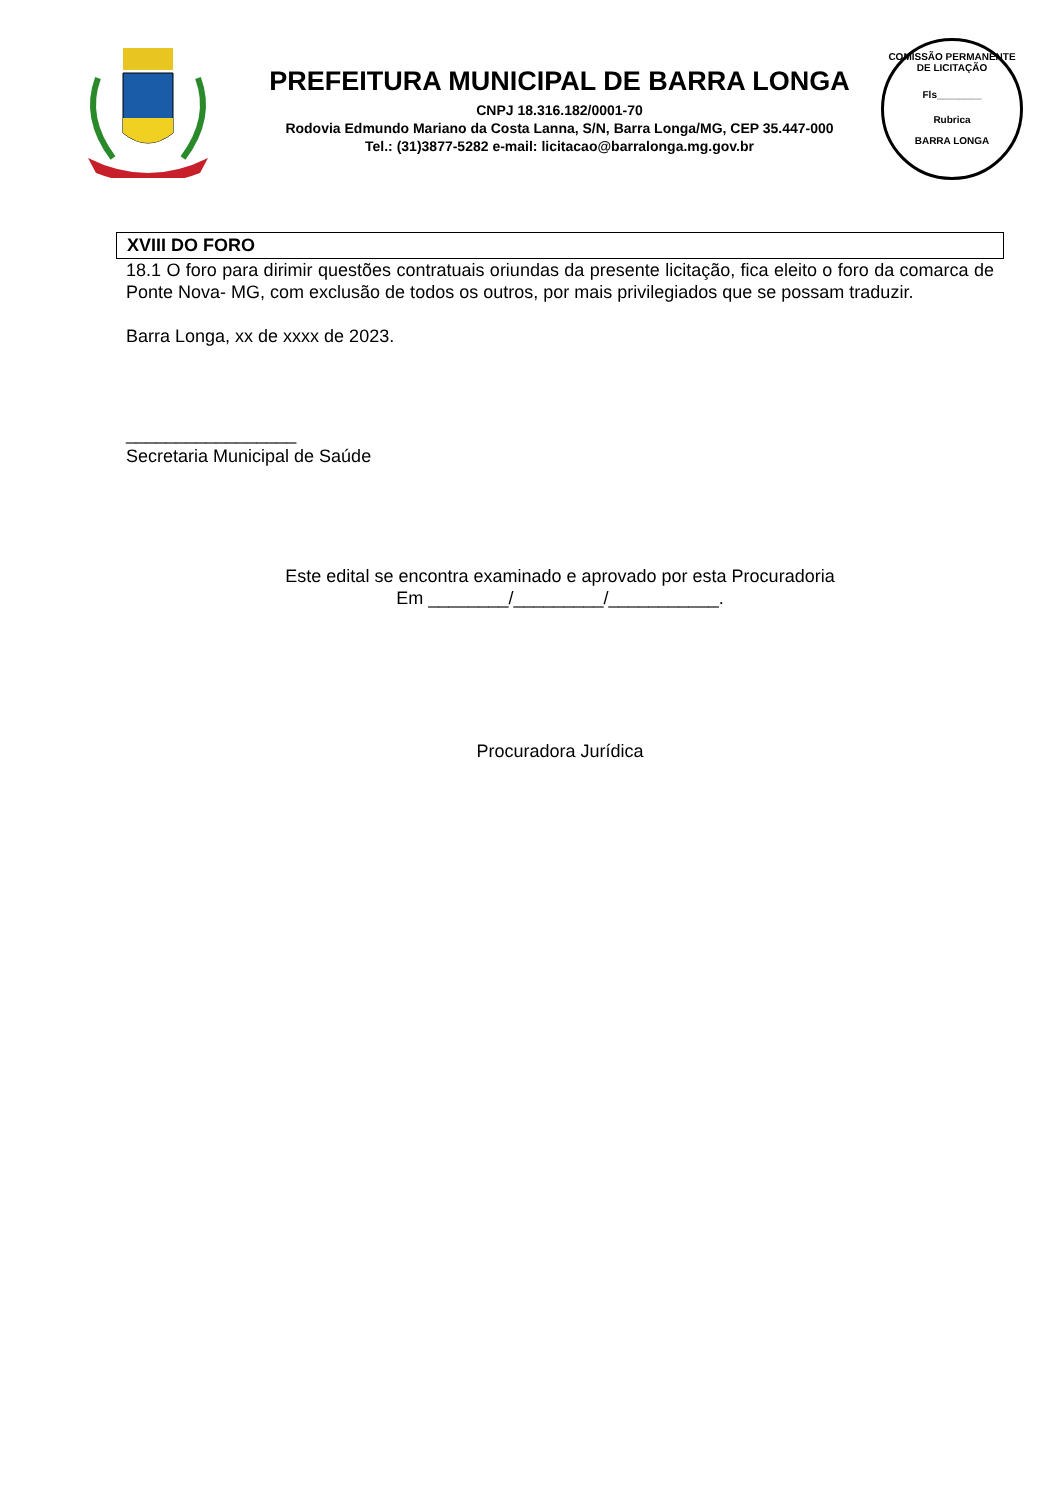PREFEITURA MUNICIPAL DE BARRA LONGA
CNPJ 18.316.182/0001-70
Rodovia Edmundo Mariano da Costa Lanna, S/N, Barra Longa/MG, CEP 35.447-000
Tel.: (31)3877-5282 e-mail: licitacao@barralonga.mg.gov.br
COMISSÃO PERMANENTE DE LICITAÇÃO
Fls________
Rubrica
BARRA LONGA
XVIII DO FORO
18.1 O foro para dirimir questões contratuais oriundas da presente licitação, fica eleito o foro da comarca de Ponte Nova- MG, com exclusão de todos os outros, por mais privilegiados que se possam traduzir.
Barra Longa, xx de xxxx de 2023.
_________________
Secretaria Municipal de Saúde
Este edital se encontra examinado e aprovado por esta Procuradoria
Em ________/_________/___________.
Procuradora Jurídica